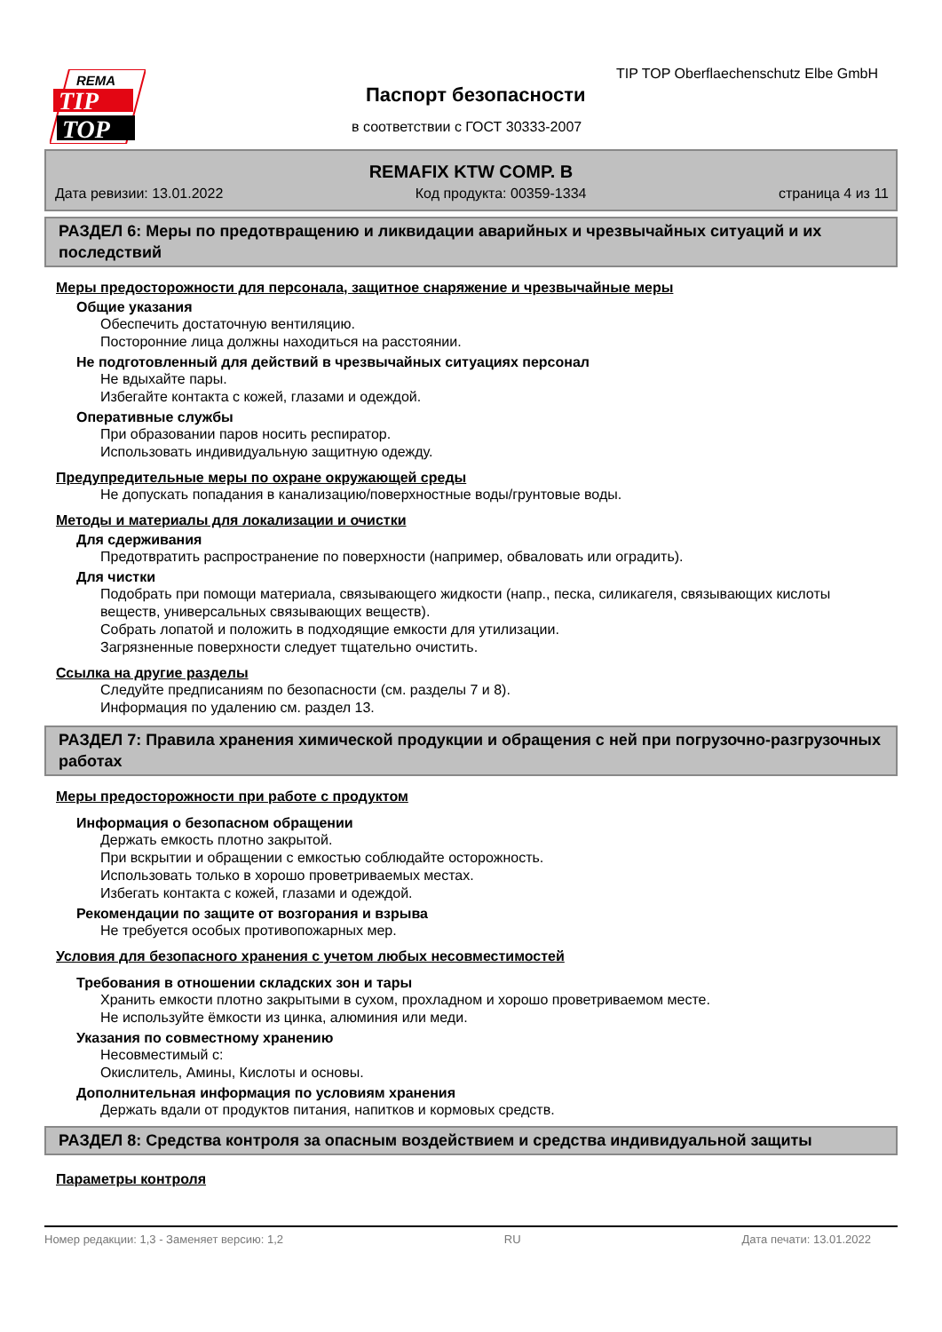REMA
TIP
TOP
TIP TOP Oberflaechenschutz Elbe GmbH
Паспорт безопасности
в соответствии с ГОСТ 30333-2007
REMAFIX KTW COMP. B
Дата ревизии: 13.01.2022 Код продукта: 00359-1334 страница 4 из 11
РАЗДЕЛ 6: Меры по предотвращению и ликвидации аварийных и чрезвычайных ситуаций и их последствий
Меры предосторожности для персонала, защитное снаряжение и чрезвычайные меры
Общие указания
Обеспечить достаточную вентиляцию.
Посторонние лица должны находиться на расстоянии.
Не подготовленный для действий в чрезвычайных ситуациях персонал
Не вдыхайте пары.
Избегайте контакта с кожей, глазами и одеждой.
Оперативные службы
При образовании паров носить респиратор.
Использовать индивидуальную защитную одежду.
Предупредительные меры по охране окружающей среды
Не допускать попадания в канализацию/поверхностные воды/грунтовые воды.
Методы и материалы для локализации и очистки
Для сдерживания
Предотвратить распространение по поверхности (например, обваловать или оградить).
Для чистки
Подобрать при помощи материала, связывающего жидкости (напр., песка, силикагеля, связывающих кислоты веществ, универсальных связывающих веществ).
Собрать лопатой и положить в подходящие емкости для утилизации.
Загрязненные поверхности следует тщательно очистить.
Ссылка на другие разделы
Следуйте предписаниям по безопасности (см. разделы 7 и 8).
Информация по удалению см. раздел 13.
РАЗДЕЛ 7: Правила хранения химической продукции и обращения с ней при погрузочно-разгрузочных работах
Меры предосторожности при работе с продуктом
Информация о безопасном обращении
Держать емкость плотно закрытой.
При вскрытии и обращении с емкостью соблюдайте осторожность.
Использовать только в хорошо проветриваемых местах.
Избегать контакта с кожей, глазами и одеждой.
Рекомендации по защите от возгорания и взрыва
Не требуется особых противопожарных мер.
Условия для безопасного хранения с учетом любых несовместимостей
Требования в отношении складских зон и тары
Хранить емкости плотно закрытыми в сухом, прохладном и хорошо проветриваемом месте.
Не используйте ёмкости из цинка, алюминия или меди.
Указания по совместному хранению
Несовместимый с:
Окислитель, Амины, Кислоты и основы.
Дополнительная информация по условиям хранения
Держать вдали от продуктов питания, напитков и кормовых средств.
РАЗДЕЛ 8: Средства контроля за опасным воздействием и средства индивидуальной защиты
Параметры контроля
Номер редакции: 1,3 - Заменяет версию: 1,2 RU Дата печати: 13.01.2022